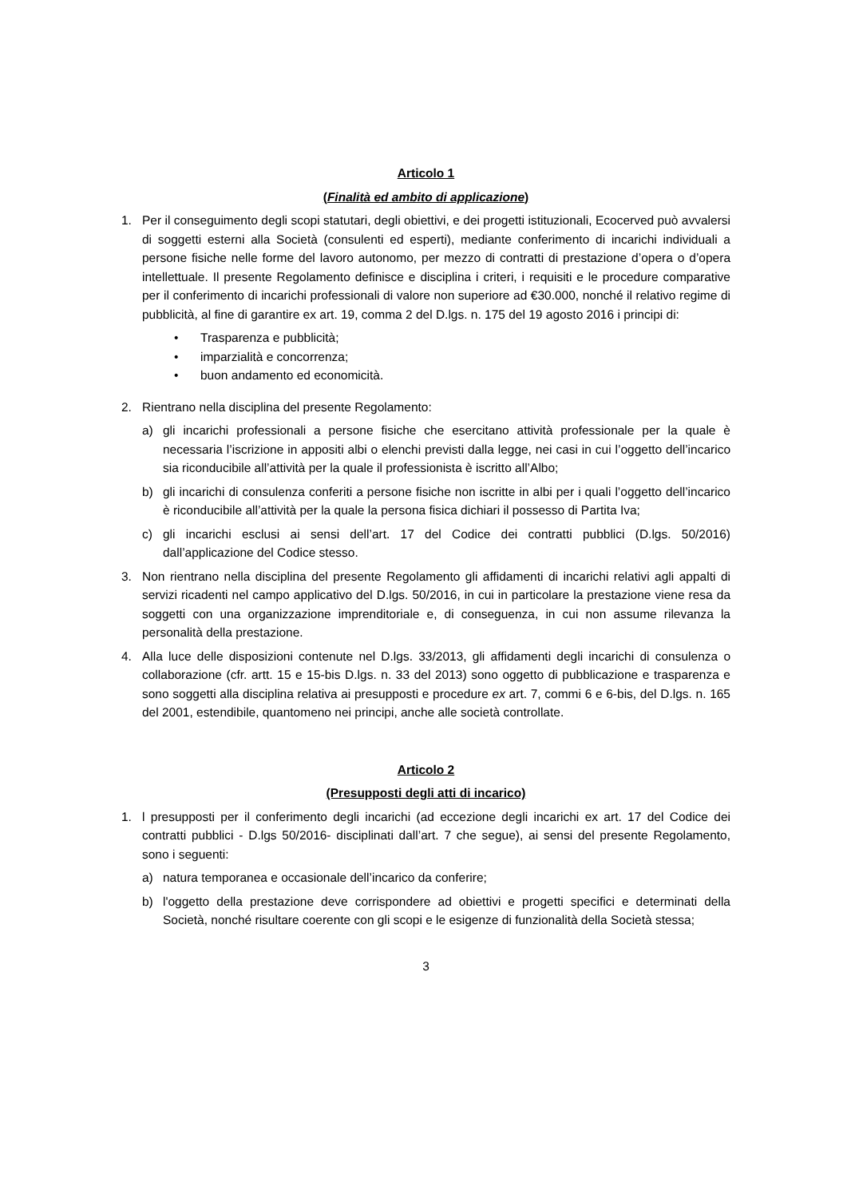Articolo 1
(Finalità ed ambito di applicazione)
1. Per il conseguimento degli scopi statutari, degli obiettivi, e dei progetti istituzionali, Ecocerved può avvalersi di soggetti esterni alla Società (consulenti ed esperti), mediante conferimento di incarichi individuali a persone fisiche nelle forme del lavoro autonomo, per mezzo di contratti di prestazione d’opera o d’opera intellettuale. Il presente Regolamento definisce e disciplina i criteri, i requisiti e le procedure comparative per il conferimento di incarichi professionali di valore non superiore ad €30.000, nonché il relativo regime di pubblicità, al fine di garantire ex art. 19, comma 2 del D.lgs. n. 175 del 19 agosto 2016 i principi di:
• Trasparenza e pubblicità;
• imparzialità e concorrenza;
• buon andamento ed economicità.
2. Rientrano nella disciplina del presente Regolamento:
a) gli incarichi professionali a persone fisiche che esercitano attività professionale per la quale è necessaria l’iscrizione in appositi albi o elenchi previsti dalla legge, nei casi in cui l’oggetto dell’incarico sia riconducibile all’attività per la quale il professionista è iscritto all’Albo;
b) gli incarichi di consulenza conferiti a persone fisiche non iscritte in albi per i quali l’oggetto dell’incarico è riconducibile all’attività per la quale la persona fisica dichiari il possesso di Partita Iva;
c) gli incarichi esclusi ai sensi dell’art. 17 del Codice dei contratti pubblici (D.lgs. 50/2016) dall’applicazione del Codice stesso.
3. Non rientrano nella disciplina del presente Regolamento gli affidamenti di incarichi relativi agli appalti di servizi ricadenti nel campo applicativo del D.lgs. 50/2016, in cui in particolare la prestazione viene resa da soggetti con una organizzazione imprenditoriale e, di conseguenza, in cui non assume rilevanza la personalità della prestazione.
4. Alla luce delle disposizioni contenute nel D.lgs. 33/2013, gli affidamenti degli incarichi di consulenza o collaborazione (cfr. artt. 15 e 15-bis D.lgs. n. 33 del 2013) sono oggetto di pubblicazione e trasparenza e sono soggetti alla disciplina relativa ai presupposti e procedure ex art. 7, commi 6 e 6-bis, del D.lgs. n. 165 del 2001, estendibile, quantomeno nei principi, anche alle società controllate.
Articolo 2
(Presupposti degli atti di incarico)
1. l presupposti per il conferimento degli incarichi (ad eccezione degli incarichi ex art. 17 del Codice dei contratti pubblici - D.lgs 50/2016- disciplinati dall’art. 7 che segue), ai sensi del presente Regolamento, sono i seguenti:
a) natura temporanea e occasionale dell’incarico da conferire;
b) l'oggetto della prestazione deve corrispondere ad obiettivi e progetti specifici e determinati della Società, nonché risultare coerente con gli scopi e le esigenze di funzionalità della Società stessa;
3